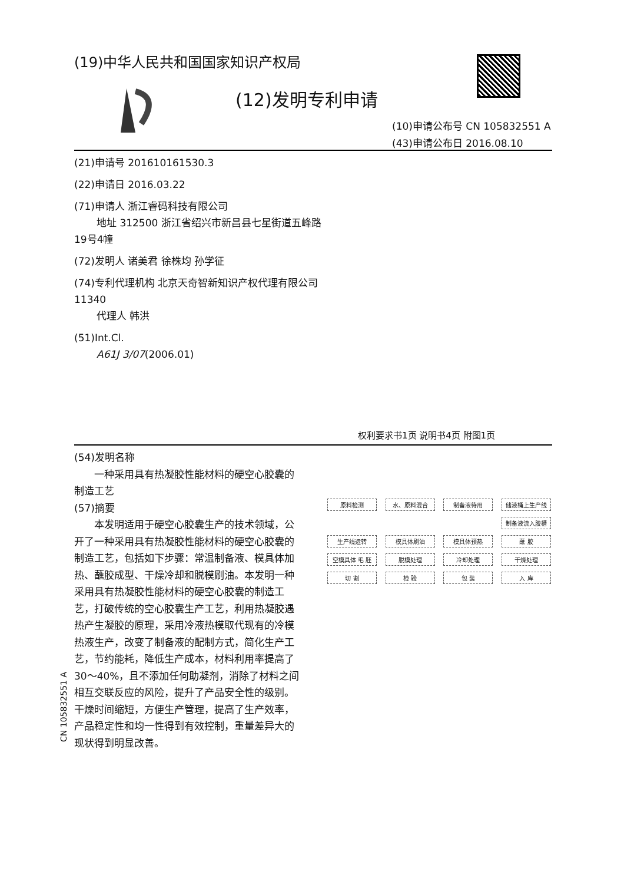(19)中华人民共和国国家知识产权局
(12)发明专利申请
(10)申请公布号 CN 105832551 A
(43)申请公布日 2016.08.10
(21)申请号 201610161530.3
(22)申请日 2016.03.22
(71)申请人 浙江睿码科技有限公司
地址 312500 浙江省绍兴市新昌县七星街道五峰路19号4幢
(72)发明人 诸美君 徐株均 孙学征
(74)专利代理机构 北京天奇智新知识产权代理有限公司 11340
代理人 韩洪
(51)Int.Cl.
A61J 3/07(2006.01)
权利要求书1页 说明书4页 附图1页
(54)发明名称
一种采用具有热凝胶性能材料的硬空心胶囊的制造工艺
(57)摘要
本发明适用于硬空心胶囊生产的技术领域，公开了一种采用具有热凝胶性能材料的硬空心胶囊的制造工艺，包括如下步骤：常温制备液、模具体加热、蘸胶成型、干燥冷却和脱模刷油。本发明一种采用具有热凝胶性能材料的硬空心胶囊的制造工艺，打破传统的空心胶囊生产工艺，利用热凝胶遇热产生凝胶的原理，采用冷液热模取代现有的冷模热液生产，改变了制备液的配制方式，简化生产工艺，节约能耗，降低生产成本，材料利用率提高了30～40%，且不添加任何助凝剂，消除了材料之间相互交联反应的风险，提升了产品安全性的级别。干燥时间缩短，方便生产管理，提高了生产效率，产品稳定性和均一性得到有效控制，重量差异大的现状得到明显改善。
原料检测 水、原料混合 制备液待用 储液桶上生产线
制备液流入胶槽
生产线运转 模具体刷油 模具体预热 蘸 胶
空模具体 毛 胚 脱模处理 冷却处理 干燥处理
切 割 检 验 包 装 入 库
CN 105832551 A